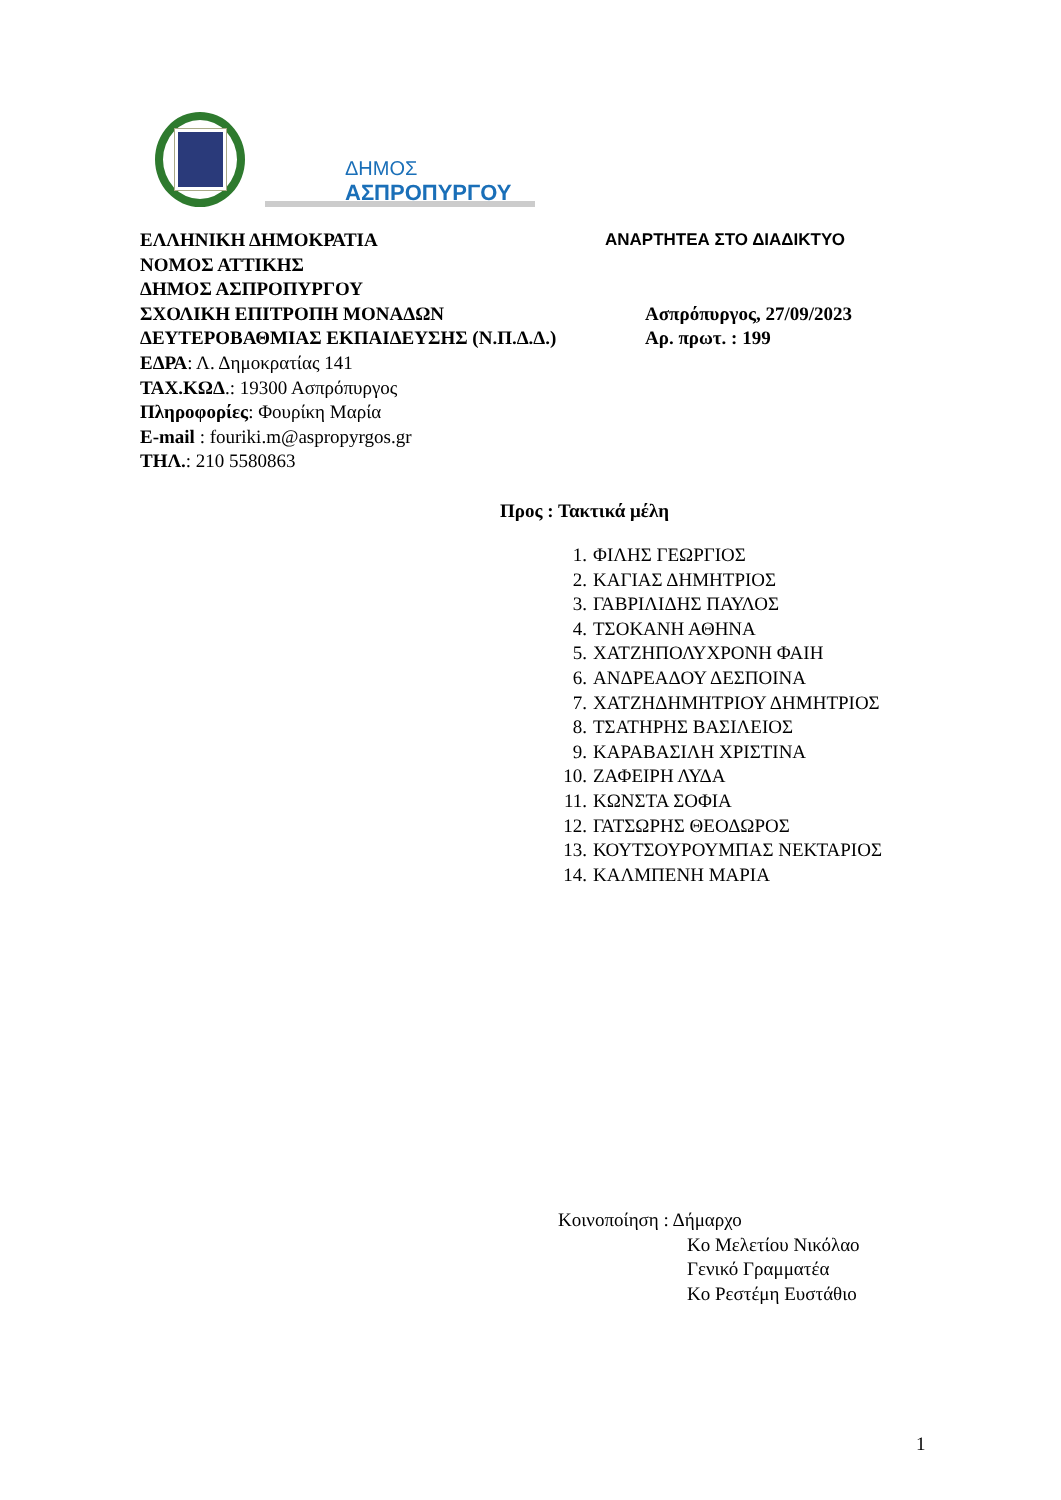ΔΗΜΟΣ
ΑΣΠΡΟΠΥΡΓΟΥ
ΕΛΛΗΝΙΚΗ ΔΗΜΟΚΡΑΤΙΑ ΑΝΑΡΤΗΤΕΑ ΣΤΟ ΔΙΑΔΙΚΤΥΟ
ΝΟΜΟΣ ΑΤΤΙΚΗΣ
ΔΗΜΟΣ ΑΣΠΡΟΠΥΡΓΟΥ
ΣΧΟΛΙΚΗ ΕΠΙΤΡΟΠΗ ΜΟΝΑΔΩΝ Ασπρόπυργος, 27/09/2023
ΔΕΥΤΕΡΟΒΑΘΜΙΑΣ ΕΚΠΑΙΔΕΥΣΗΣ (Ν.Π.Δ.Δ.) Αρ. πρωτ. : 199
ΕΔΡΑ: Λ. Δημοκρατίας 141
ΤΑΧ.ΚΩΔ.: 19300 Ασπρόπυργος
Πληροφορίες: Φουρίκη Μαρία
E-mail : fouriki.m@aspropyrgos.gr
ΤΗΛ.: 210 5580863
Προς : Τακτικά μέλη
1. ΦΙΛΗΣ ΓΕΩΡΓΙΟΣ
2. ΚΑΓΙΑΣ ΔΗΜΗΤΡΙΟΣ
3. ΓΑΒΡΙΛΙΔΗΣ ΠΑΥΛΟΣ
4. ΤΣΟΚΑΝΗ ΑΘΗΝΑ
5. ΧΑΤΖΗΠΟΛΥΧΡΟΝΗ ΦΑΙΗ
6. ΑΝΔΡΕΑΔΟΥ ΔΕΣΠΟΙΝΑ
7. ΧΑΤΖΗΔΗΜΗΤΡΙΟΥ ΔΗΜΗΤΡΙΟΣ
8. ΤΣΑΤΗΡΗΣ ΒΑΣΙΛΕΙΟΣ
9. ΚΑΡΑΒΑΣΙΛΗ ΧΡΙΣΤΙΝΑ
10. ΖΑΦΕΙΡΗ ΛΥΔΑ
11. ΚΩΝΣΤΑ ΣΟΦΙΑ
12. ΓΑΤΣΩΡΗΣ ΘΕΟΔΩΡΟΣ
13. ΚΟΥΤΣΟΥΡΟΥΜΠΑΣ ΝΕΚΤΑΡΙΟΣ
14. ΚΑΛΜΠΕΝΗ ΜΑΡΙΑ
Κοινοποίηση : Δήμαρχο
Κο Μελετίου Νικόλαο
Γενικό Γραμματέα
Κο Ρεστέμη Ευστάθιο
1